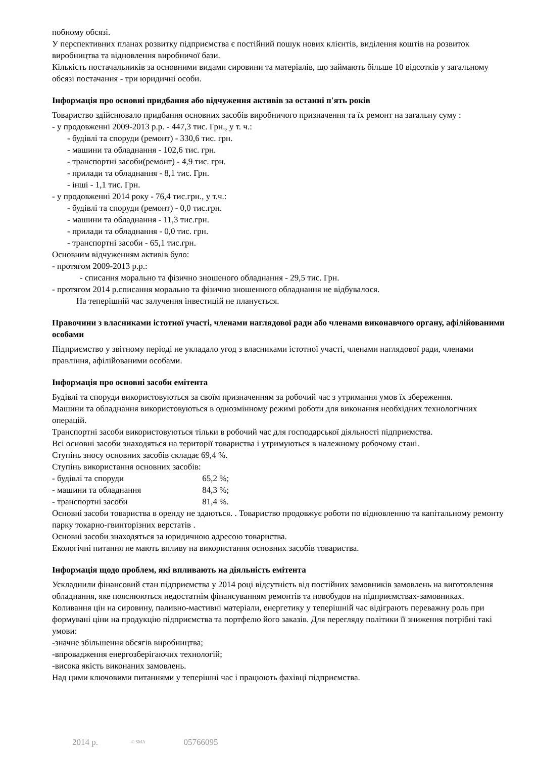побному обсязі.
У перспективних планах розвитку підприємства є постійний пошук нових клієнтів, виділення коштів на розвиток виробництва та відновлення виробничої бази.
Кількість постачальників за основними видами сировини та матеріалів, що займають більше 10 відсотків у загальному обсязі постачання - три юридичні особи.
Інформація про основні придбання або відчуження активів за останні п'ять років
Товариство здійснювало придбання основних засобів виробничого призначення та їх ремонт на загальну суму :
- у продовженні 2009-2013 р.р. - 447,3 тис. Грн., у т. ч.:
- будівлі та споруди (ремонт) - 330,6 тис. грн.
- машини та обладнання - 102,6 тис. грн.
- транспортні засоби(ремонт) - 4,9 тис. грн.
- прилади та обладнання - 8,1 тис. Грн.
- інші - 1,1 тис. Грн.
- у продовженні 2014 року - 76,4 тис.грн., у т.ч.:
- будівлі та споруди (ремонт) - 0,0 тис.грн.
- машини та обладнання - 11,3 тис.грн.
- прилади та обладнання - 0,0 тис. грн.
- транспортні засоби - 65,1 тис.грн.
Основним відчуженням активів було:
- протягом 2009-2013 р.р.:
- списання морально та фізично зношеного обладнання - 29,5 тис. Грн.
- протягом 2014 р.списання морально та фізично зношенного обладнання не відбувалося.
На теперішній час залучення інвестицій не планується.
Правочини з власниками істотної участі, членами наглядової ради або членами виконавчого органу, афілійованими особами
Підприємство у звітному періоді не укладало угод з власниками істотної участі, членами наглядової ради, членами правління, афілійованими особами.
Інформація про основні засоби емітента
Будівлі та споруди використовуються за своїм призначенням за робочий час з утримання умов їх збереження.
Машини та обладнання використовуються в однозмінному режимі роботи для виконання необхідних технологічних операцій.
Транспортні засоби використовуються тільки в робочий час для господарської діяльності підприємства.
Всі основні засоби знаходяться на території товариства і утримуються в належному робочому стані.
Ступінь зносу основних засобів складає 69,4 %.
Ступінь використання основних засобів:
- будівлі та споруди 65,2 %;
- машини та обладнання 84,3 %;
- транспортні засоби 81,4 %.
Основні засоби товариства в оренду не здаються. . Товариство продовжує роботи по відновленню та капітальному ремонту парку токарно-гвинторізних верстатів .
Основні засоби знаходяться за юридичною адресою товариства.
Екологічні питання не мають впливу на використання основних засобів товариства.
Інформація щодо проблем, які впливають на діяльність емітента
Ускладнили фінансовий стан підприємства у 2014 році відсутність від постійних замовників замовлень на виготовлення обладнання, яке пояснюються недостатнім фінансуванням ремонтів та новобудов на підприємствах-замовниках.
Коливання цін на сировину, паливно-мастивні матеріали, енергетику у теперішній час відіграють переважну роль при формувані ціни на продукцію підприємства та портфелю його заказів. Для перегляду політики її зниження потрібні такі умови:
-значне збільшення обсягів виробництва;
-впровадження енергозберігаючих технологій;
-висока якість виконаних замовлень.
Над цими ключовими питаннями у теперішні час і працюють фахівці підприємства.
2014 р. © SMA 05766095